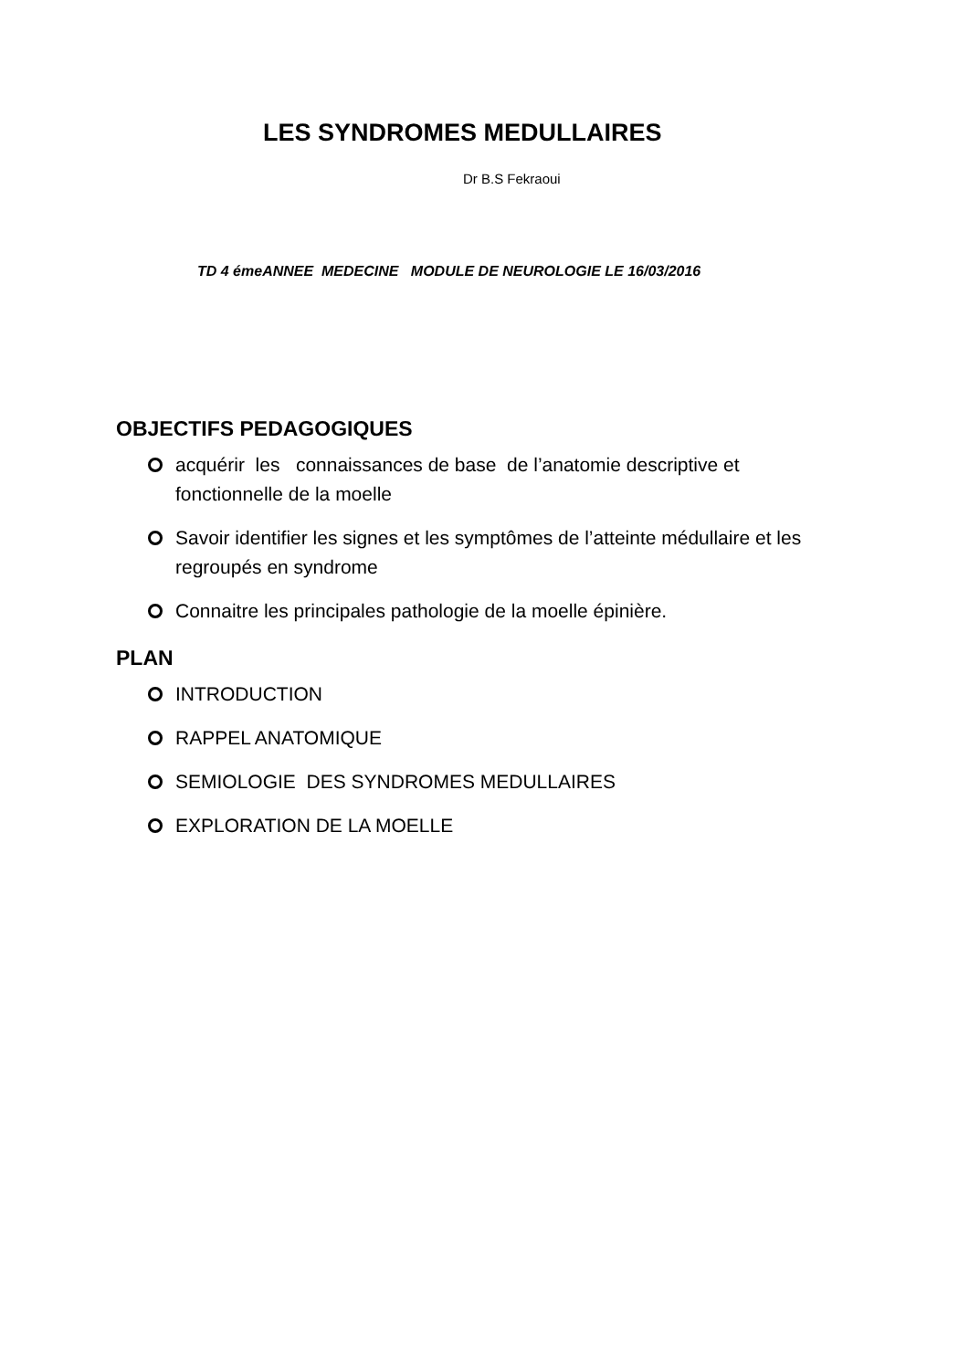LES SYNDROMES MEDULLAIRES
Dr B.S Fekraoui
TD 4 émeANNEE MEDECINE MODULE DE NEUROLOGIE LE 16/03/2016
OBJECTIFS PEDAGOGIQUES
acquérir les connaissances de base de l’anatomie descriptive et fonctionnelle de la moelle
Savoir identifier les signes et les symptômes de l’atteinte médullaire et les regroupés en syndrome
Connaitre les principales pathologie de la moelle épinière.
PLAN
INTRODUCTION
RAPPEL ANATOMIQUE
SEMIOLOGIE DES SYNDROMES MEDULLAIRES
EXPLORATION DE LA MOELLE